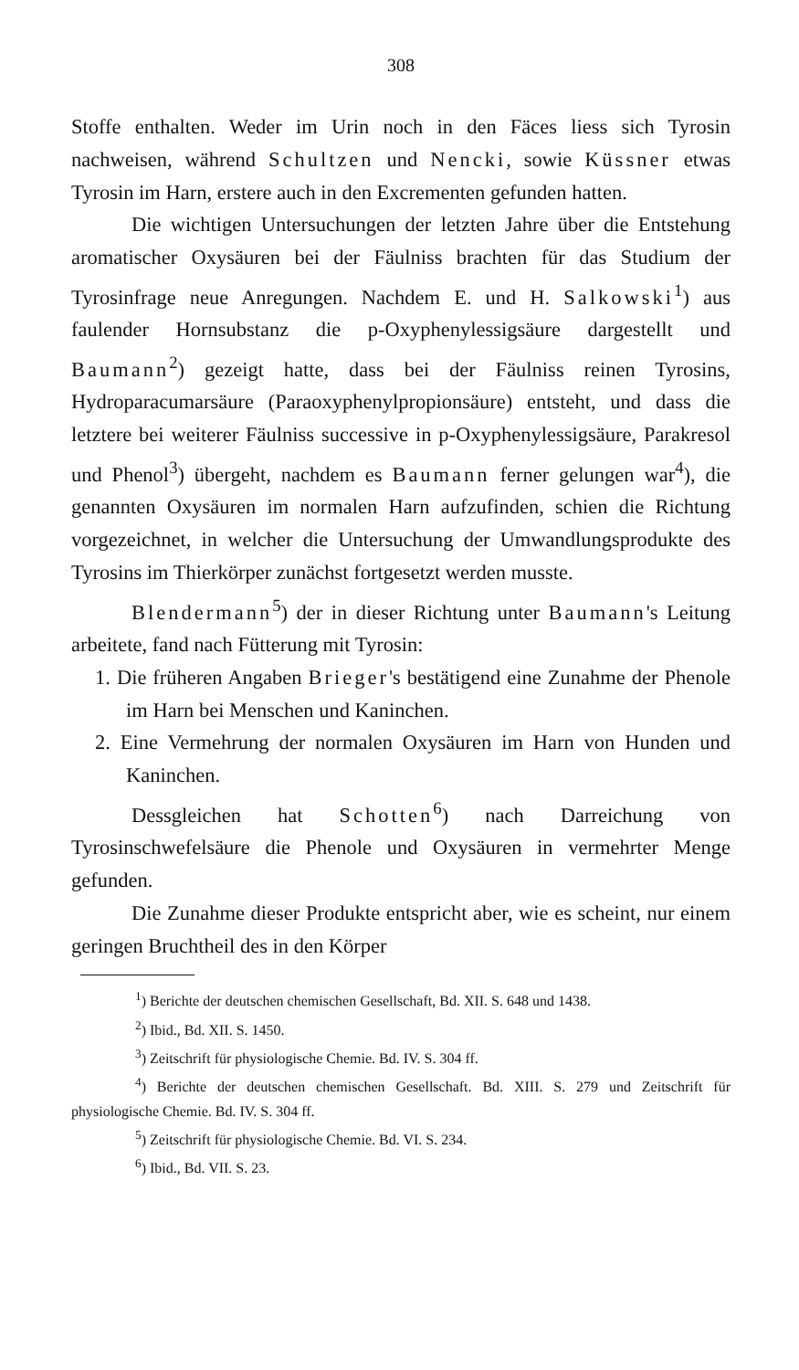308
Stoffe enthalten. Weder im Urin noch in den Fäces liess sich Tyrosin nachweisen, während Schultzen und Nencki, sowie Küssner etwas Tyrosin im Harn, erstere auch in den Excrementen gefunden hatten.
Die wichtigen Untersuchungen der letzten Jahre über die Entstehung aromatischer Oxysäuren bei der Fäulniss brachten für das Studium der Tyrosinfrage neue Anregungen. Nachdem E. und H. Salkowski<sup>1</sup>) aus faulender Hornsubstanz die p-Oxyphenylessigsäure dargestellt und Baumann<sup>2</sup>) gezeigt hatte, dass bei der Fäulniss reinen Tyrosins, Hydroparacumarsäure (Paraoxyphenylpropionsäure) entsteht, und dass die letztere bei weiterer Fäulniss successive in p-Oxyphenylessigsäure, Parakresol und Phenol<sup>3</sup>) übergeht, nachdem es Baumann ferner gelungen war<sup>4</sup>), die genannten Oxysäuren im normalen Harn aufzufinden, schien die Richtung vorgezeichnet, in welcher die Untersuchung der Umwandlungsprodukte des Tyrosins im Thierkörper zunächst fortgesetzt werden musste.
Blendermann<sup>5</sup>) der in dieser Richtung unter Baumann's Leitung arbeitete, fand nach Fütterung mit Tyrosin:
1. Die früheren Angaben Brieger's bestätigend eine Zunahme der Phenole im Harn bei Menschen und Kaninchen.
2. Eine Vermehrung der normalen Oxysäuren im Harn von Hunden und Kaninchen.
Dessgleichen hat Schotten<sup>6</sup>) nach Darreichung von Tyrosinschwefelsäure die Phenole und Oxysäuren in vermehrter Menge gefunden.
Die Zunahme dieser Produkte entspricht aber, wie es scheint, nur einem geringen Bruchtheil des in den Körper
<sup>1</sup>) Berichte der deutschen chemischen Gesellschaft, Bd. XII. S. 648 und 1438.
<sup>2</sup>) Ibid., Bd. XII. S. 1450.
<sup>3</sup>) Zeitschrift für physiologische Chemie. Bd. IV. S. 304 ff.
<sup>4</sup>) Berichte der deutschen chemischen Gesellschaft. Bd. XIII. S. 279 und Zeitschrift für physiologische Chemie. Bd. IV. S. 304 ff.
<sup>5</sup>) Zeitschrift für physiologische Chemie. Bd. VI. S. 234.
<sup>6</sup>) Ibid., Bd. VII. S. 23.